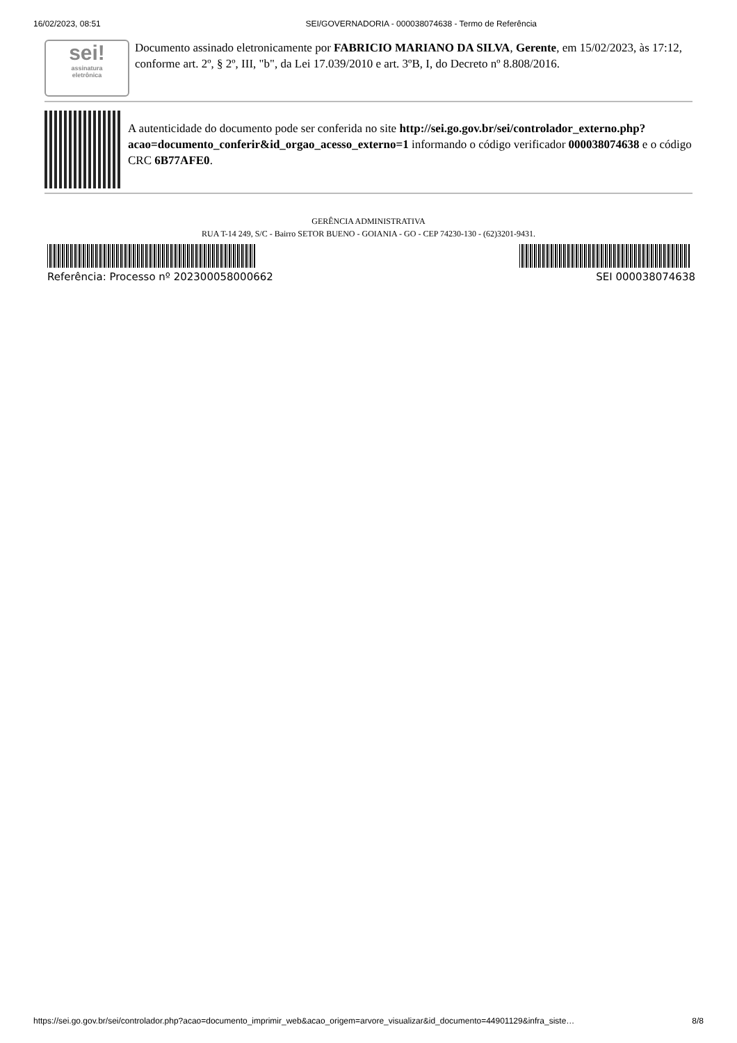16/02/2023, 08:51 SEI/GOVERNADORIA - 000038074638 - Termo de Referência
sei!
assinatura
eletrônica
Documento assinado eletronicamente por FABRICIO MARIANO DA SILVA, Gerente, em 15/02/2023, às 17:12, conforme art. 2º, § 2º, III, "b", da Lei 17.039/2010 e art. 3ºB, I, do Decreto nº 8.808/2016.
A autenticidade do documento pode ser conferida no site http://sei.go.gov.br/sei/controlador_externo.php?
acao=documento_conferir&id_orgao_acesso_externo=1 informando o código verificador 000038074638 e o código CRC 6B77AFE0.
GERÊNCIA ADMINISTRATIVA
RUA T-14 249, S/C - Bairro SETOR BUENO - GOIANIA - GO - CEP 74230-130 - (62)3201-9431.
Referência: Processo nº 202300058000662 SEI 000038074638
https://sei.go.gov.br/sei/controlador.php?acao=documento_imprimir_web&acao_origem=arvore_visualizar&id_documento=44901129&infra_siste… 8/8